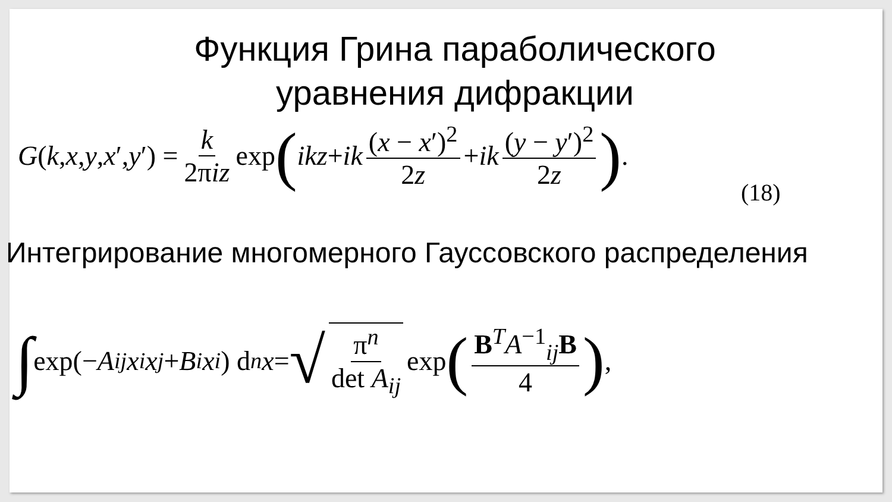Функция Грина параболического
уравнения дифракции
G (k, x, y, x ′, y ′) = k 2πiz exp (ikz + ik (x − x′)<sup>2</sup> 2z + ik (y − y′)<sup>2</sup> 2z) .
(18)
Интегрирование многомерного Гауссовского распределения
∫ exp(− A<sub>ij</sub> x<sub>i</sub> x<sub>j</sub> + B<sub>i</sub> x<sub>i</sub>) d<sup>n</sup> x = √ π<sup>n</sup> det A<sub>ij</sub> exp (B<sup>T</sup>A<sup>−1</sup><sub>ij</sub>B 4) ,